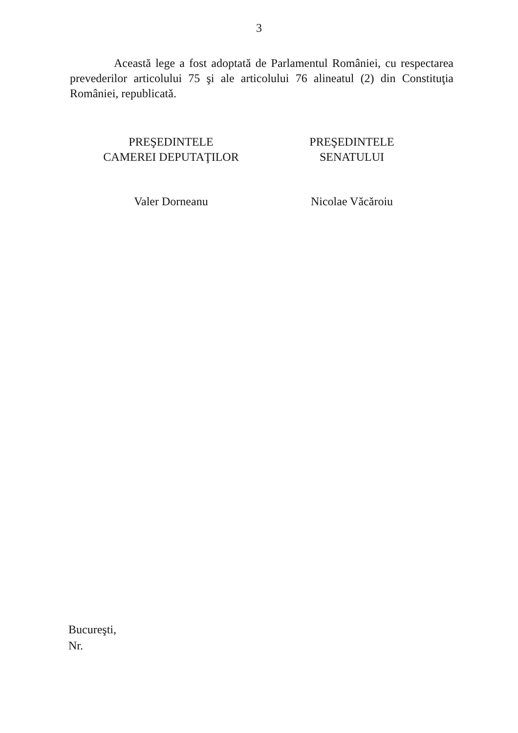3
Această lege a fost adoptată de Parlamentul României, cu respectarea prevederilor articolului 75 şi ale articolului 76 alineatul (2) din Constituţia României, republicată.
PREŞEDINTELE
CAMEREI DEPUTAŢILOR
Valer Dorneanu
PREŞEDINTELE
SENATULUI
Nicolae Văcăroiu
Bucureşti,
Nr.